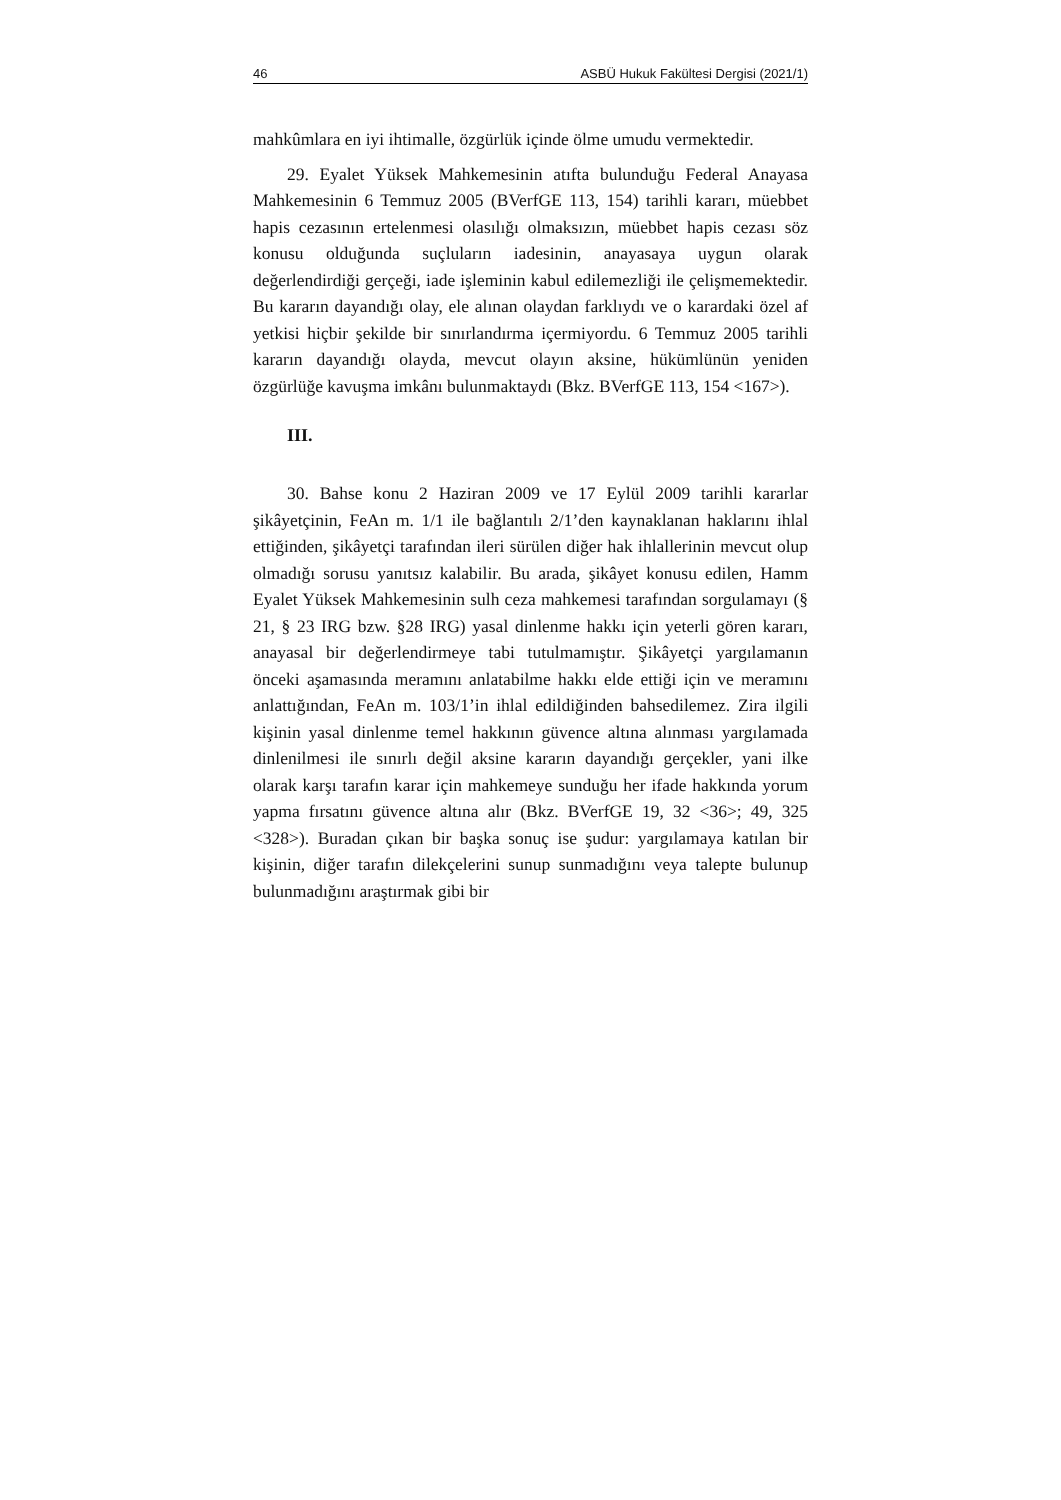46 ASBÜ Hukuk Fakültesi Dergisi (2021/1)
mahkûmlara en iyi ihtimalle, özgürlük içinde ölme umudu vermektedir.
29. Eyalet Yüksek Mahkemesinin atıfta bulunduğu Federal Anayasa Mahkemesinin 6 Temmuz 2005 (BVerfGE 113, 154) tarihli kararı, müebbet hapis cezasının ertelenmesi olasılığı olmaksızın, müebbet hapis cezası söz konusu olduğunda suçluların iadesinin, anayasaya uygun olarak değerlendirdiği gerçeği, iade işleminin kabul edilemezliği ile çelişmemektedir. Bu kararın dayandığı olay, ele alınan olaydan farklıydı ve o karardaki özel af yetkisi hiçbir şekilde bir sınırlandırma içermiyordu. 6 Temmuz 2005 tarihli kararın dayandığı olayda, mevcut olayın aksine, hükümlünün yeniden özgürlüğe kavuşma imkânı bulunmaktaydı (Bkz. BVerfGE 113, 154 <167>).
III.
30. Bahse konu 2 Haziran 2009 ve 17 Eylül 2009 tarihli kararlar şikâyetçinin, FeAn m. 1/1 ile bağlantılı 2/1’den kaynaklanan haklarını ihlal ettiğinden, şikâyetçi tarafından ileri sürülen diğer hak ihlallerinin mevcut olup olmadığı sorusu yanıtsız kalabilir. Bu arada, şikâyet konusu edilen, Hamm Eyalet Yüksek Mahkemesinin sulh ceza mahkemesi tarafından sorgulamayı (§ 21, § 23 IRG bzw. §28 IRG) yasal dinlenme hakkı için yeterli gören kararı, anayasal bir değerlendirmeye tabi tutulmamıştır. Şikâyetçi yargılamanın önceki aşamasında meramını anlatabilme hakkı elde ettiği için ve meramını anlattığından, FeAn m. 103/1’in ihlal edildiğinden bahsedilemez. Zira ilgili kişinin yasal dinlenme temel hakkının güvence altına alınması yargılamada dinlenilmesi ile sınırlı değil aksine kararın dayandığı gerçekler, yani ilke olarak karşı tarafın karar için mahkemeye sunduğu her ifade hakkında yorum yapma fırsatını güvence altına alır (Bkz. BVerfGE 19, 32 <36>; 49, 325 <328>). Buradan çıkan bir başka sonuç ise şudur: yargılamaya katılan bir kişinin, diğer tarafın dilekçelerini sunup sunmadığını veya talepte bulunup bulunmadığını araştırmak gibi bir